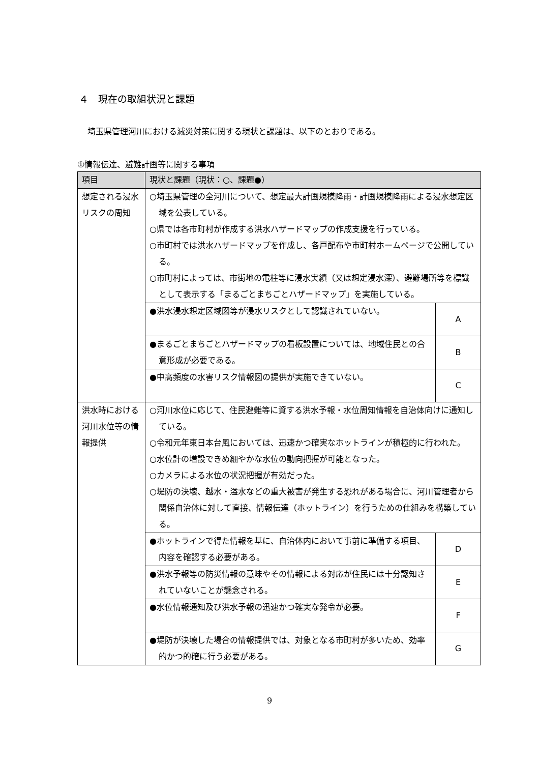４　現在の取組状況と課題
埼玉県管理河川における減災対策に関する現状と課題は、以下のとおりである。
①情報伝達、避難計画等に関する事項
| 項目 | 現状と課題（現状：○、課題●） | |
| --- | --- | --- |
| 想定される浸水リスクの周知 | ○埼玉県管理の全河川について、想定最大計画規模降雨・計画規模降雨による浸水想定区域を公表している。 ○県では各市町村が作成する洪水ハザードマップの作成支援を行っている。 ○市町村では洪水ハザードマップを作成し、各戸配布や市町村ホームページで公開している。 ○市町村によっては、市街地の電柱等に浸水実績（又は想定浸水深）、避難場所等を標識として表示する「まるごとまちごとハザードマップ」を実施している。 | |
| | ●洪水浸水想定区域図等が浸水リスクとして認識されていない。 | A |
| | ●まるごとまちごとハザードマップの看板設置については、地域住民との合意形成が必要である。 | B |
| | ●中高頻度の水害リスク情報図の提供が実施できていない。 | C |
| 洪水時における河川水位等の情報提供 | ○河川水位に応じて、住民避難等に資する洪水予報・水位周知情報を自治体向けに通知している。 ○令和元年東日本台風においては、迅速かつ確実なホットラインが積極的に行われた。 ○水位計の増設できめ細やかな水位の動向把握が可能となった。 ○カメラによる水位の状況把握が有効だった。 ○堤防の決壊、越水・溢水などの重大被害が発生する恐れがある場合に、河川管理者から関係自治体に対して直接、情報伝達（ホットライン）を行うための仕組みを構築している。 | |
| | ●ホットラインで得た情報を基に、自治体内において事前に準備する項目、内容を確認する必要がある。 | D |
| | ●洪水予報等の防災情報の意味やその情報による対応が住民には十分認知されていないことが懸念される。 | E |
| | ●水位情報通知及び洪水予報の迅速かつ確実な発令が必要。 | F |
| | ●堤防が決壊した場合の情報提供では、対象となる市町村が多いため、効率的かつ的確に行う必要がある。 | G |
9